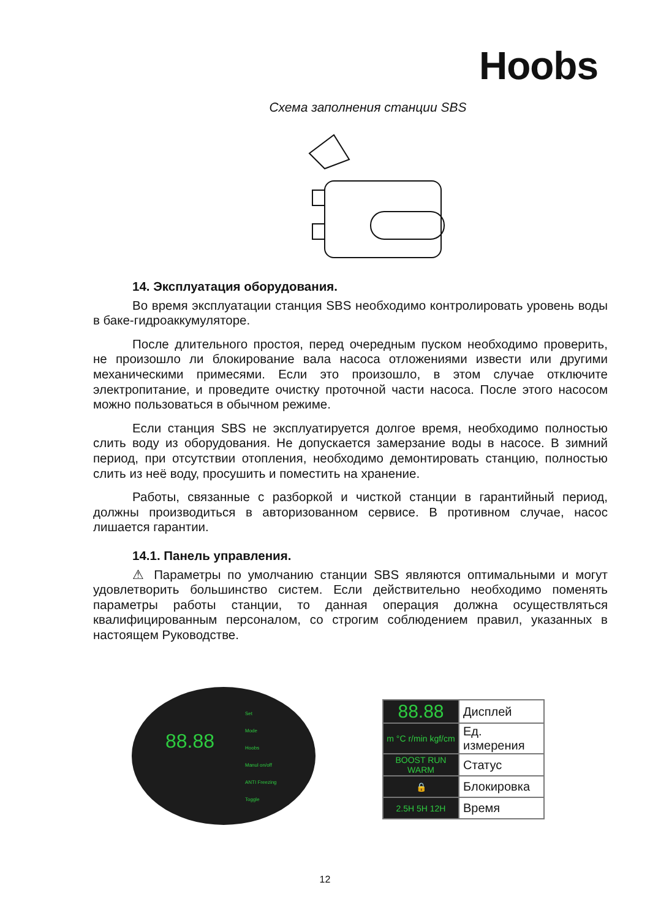Hoobs
Схема заполнения станции SBS
14. Эксплуатация оборудования.
Во время эксплуатации станция SBS необходимо контролировать уровень воды в баке-гидроаккумуляторе.
После длительного простоя, перед очередным пуском необходимо проверить, не произошло ли блокирование вала насоса отложениями извести или другими механическими примесями. Если это произошло, в этом случае отключите электропитание, и проведите очистку проточной части насоса. После этого насосом можно пользоваться в обычном режиме.
Если станция SBS не эксплуатируется долгое время, необходимо полностью слить воду из оборудования. Не допускается замерзание воды в насосе. В зимний период, при отсутствии отопления, необходимо демонтировать станцию, полностью слить из неё воду, просушить и поместить на хранение.
Работы, связанные с разборкой и чисткой станции в гарантийный период, должны производиться в авторизованном сервисе. В противном случае, насос лишается гарантии.
14.1. Панель управления.
⚠ Параметры по умолчанию станции SBS являются оптимальными и могут удовлетворить большинство систем. Если действительно необходимо поменять параметры работы станции, то данная операция должна осуществляться квалифицированным персоналом, со строгим соблюдением правил, указанных в настоящем Руководстве.
88.88
Set
Mode
Hoobs
Manul on/off
ANTI Freezing
Toggle
| 88.88 | Дисплей |
| m °C r/min kgf/cm | Ед. измерения |
| BOOST RUN WARM | Статус |
| 🔒 | Блокировка |
| 2.5H 5H 12H | Время |
12